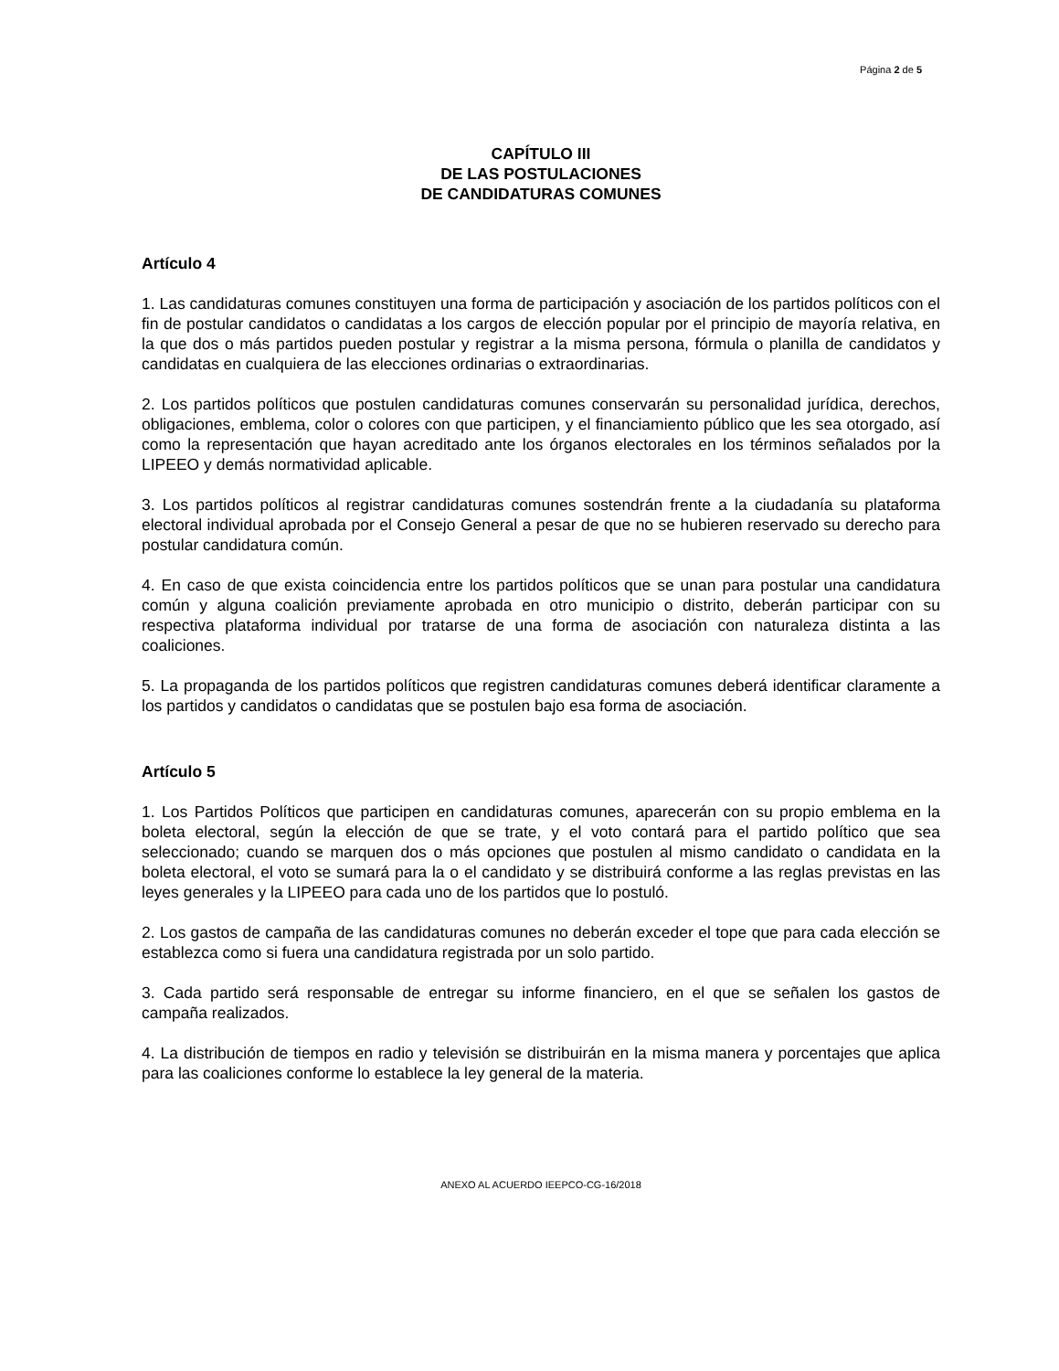Página 2 de 5
CAPÍTULO III
DE LAS POSTULACIONES
DE CANDIDATURAS COMUNES
Artículo 4
1. Las candidaturas comunes constituyen una forma de participación y asociación de los partidos políticos con el fin de postular candidatos o candidatas a los cargos de elección popular por el principio de mayoría relativa, en la que dos o más partidos pueden postular y registrar a la misma persona, fórmula o planilla de candidatos y candidatas en cualquiera de las elecciones ordinarias o extraordinarias.
2. Los partidos políticos que postulen candidaturas comunes conservarán su personalidad jurídica, derechos, obligaciones, emblema, color o colores con que participen, y el financiamiento público que les sea otorgado, así como la representación que hayan acreditado ante los órganos electorales en los términos señalados por la LIPEEO y demás normatividad aplicable.
3. Los partidos políticos al registrar candidaturas comunes sostendrán frente a la ciudadanía su plataforma electoral individual aprobada por el Consejo General a pesar de que no se hubieren reservado su derecho para postular candidatura común.
4. En caso de que exista coincidencia entre los partidos políticos que se unan para postular una candidatura común y alguna coalición previamente aprobada en otro municipio o distrito, deberán participar con su respectiva plataforma individual por tratarse de una forma de asociación con naturaleza distinta a las coaliciones.
5. La propaganda de los partidos políticos que registren candidaturas comunes deberá identificar claramente a los partidos y candidatos o candidatas que se postulen bajo esa forma de asociación.
Artículo 5
1. Los Partidos Políticos que participen en candidaturas comunes, aparecerán con su propio emblema en la boleta electoral, según la elección de que se trate, y el voto contará para el partido político que sea seleccionado; cuando se marquen dos o más opciones que postulen al mismo candidato o candidata en la boleta electoral, el voto se sumará para la o el candidato y se distribuirá conforme a las reglas previstas en las leyes generales y la LIPEEO para cada uno de los partidos que lo postuló.
2. Los gastos de campaña de las candidaturas comunes no deberán exceder el tope que para cada elección se establezca como si fuera una candidatura registrada por un solo partido.
3. Cada partido será responsable de entregar su informe financiero, en el que se señalen los gastos de campaña realizados.
4. La distribución de tiempos en radio y televisión se distribuirán en la misma manera y porcentajes que aplica para las coaliciones conforme lo establece la ley general de la materia.
ANEXO AL ACUERDO IEEPCO-CG-16/2018